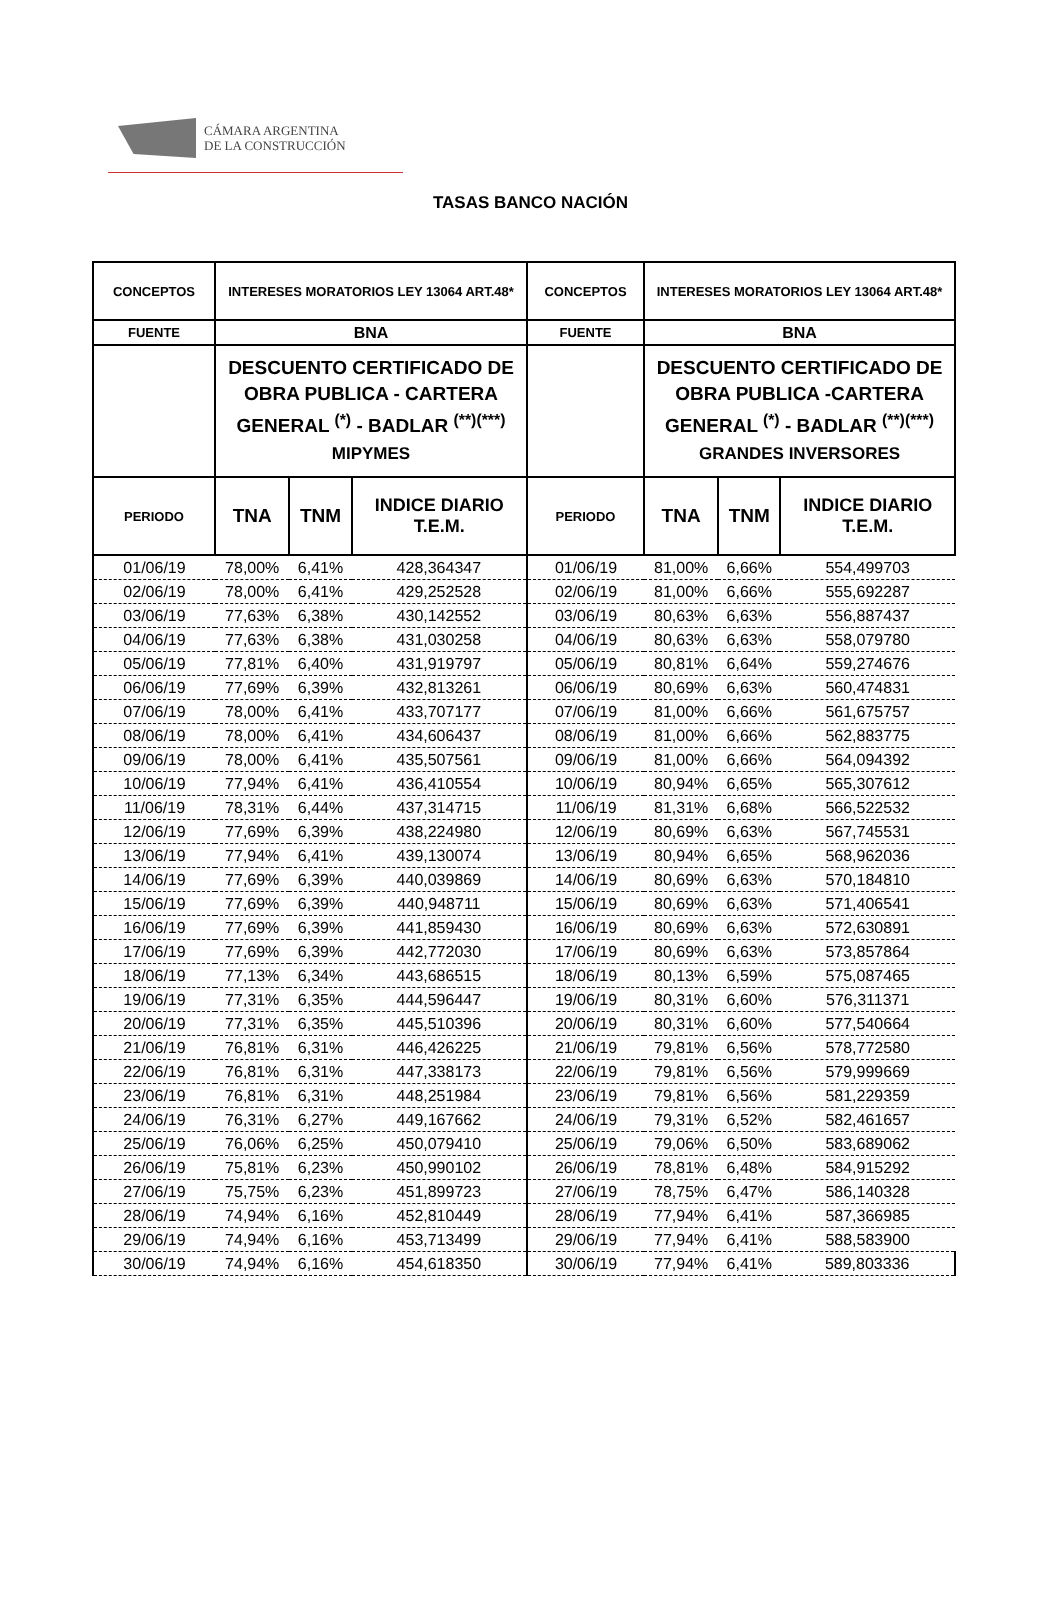CÁMARA ARGENTINA
DE LA CONSTRUCCIÓN
TASAS BANCO NACIÓN
| CONCEPTOS | INTERESES MORATORIOS LEY 13064 ART.48* | | | CONCEPTOS | INTERESES MORATORIOS LEY 13064 ART.48* | | |
| --- | --- | --- | --- | --- | --- | --- | --- |
| FUENTE | BNA | | | FUENTE | BNA | | |
| | DESCUENTO CERTIFICADO DE OBRA PUBLICA - CARTERA GENERAL <sup>(*)</sup> - BADLAR <sup>(**)(***)</sup> MIPYMES | | | | DESCUENTO CERTIFICADO DE OBRA PUBLICA -CARTERA GENERAL <sup>(*)</sup> - BADLAR <sup>(**)(***)</sup> GRANDES INVERSORES | | |
| PERIODO | TNA | TNM | INDICE DIARIO T.E.M. | PERIODO | TNA | TNM | INDICE DIARIO T.E.M. |
| 01/06/19 | 78,00% | 6,41% | 428,364347 | 01/06/19 | 81,00% | 6,66% | 554,499703 |
| 02/06/19 | 78,00% | 6,41% | 429,252528 | 02/06/19 | 81,00% | 6,66% | 555,692287 |
| 03/06/19 | 77,63% | 6,38% | 430,142552 | 03/06/19 | 80,63% | 6,63% | 556,887437 |
| 04/06/19 | 77,63% | 6,38% | 431,030258 | 04/06/19 | 80,63% | 6,63% | 558,079780 |
| 05/06/19 | 77,81% | 6,40% | 431,919797 | 05/06/19 | 80,81% | 6,64% | 559,274676 |
| 06/06/19 | 77,69% | 6,39% | 432,813261 | 06/06/19 | 80,69% | 6,63% | 560,474831 |
| 07/06/19 | 78,00% | 6,41% | 433,707177 | 07/06/19 | 81,00% | 6,66% | 561,675757 |
| 08/06/19 | 78,00% | 6,41% | 434,606437 | 08/06/19 | 81,00% | 6,66% | 562,883775 |
| 09/06/19 | 78,00% | 6,41% | 435,507561 | 09/06/19 | 81,00% | 6,66% | 564,094392 |
| 10/06/19 | 77,94% | 6,41% | 436,410554 | 10/06/19 | 80,94% | 6,65% | 565,307612 |
| 11/06/19 | 78,31% | 6,44% | 437,314715 | 11/06/19 | 81,31% | 6,68% | 566,522532 |
| 12/06/19 | 77,69% | 6,39% | 438,224980 | 12/06/19 | 80,69% | 6,63% | 567,745531 |
| 13/06/19 | 77,94% | 6,41% | 439,130074 | 13/06/19 | 80,94% | 6,65% | 568,962036 |
| 14/06/19 | 77,69% | 6,39% | 440,039869 | 14/06/19 | 80,69% | 6,63% | 570,184810 |
| 15/06/19 | 77,69% | 6,39% | 440,948711 | 15/06/19 | 80,69% | 6,63% | 571,406541 |
| 16/06/19 | 77,69% | 6,39% | 441,859430 | 16/06/19 | 80,69% | 6,63% | 572,630891 |
| 17/06/19 | 77,69% | 6,39% | 442,772030 | 17/06/19 | 80,69% | 6,63% | 573,857864 |
| 18/06/19 | 77,13% | 6,34% | 443,686515 | 18/06/19 | 80,13% | 6,59% | 575,087465 |
| 19/06/19 | 77,31% | 6,35% | 444,596447 | 19/06/19 | 80,31% | 6,60% | 576,311371 |
| 20/06/19 | 77,31% | 6,35% | 445,510396 | 20/06/19 | 80,31% | 6,60% | 577,540664 |
| 21/06/19 | 76,81% | 6,31% | 446,426225 | 21/06/19 | 79,81% | 6,56% | 578,772580 |
| 22/06/19 | 76,81% | 6,31% | 447,338173 | 22/06/19 | 79,81% | 6,56% | 579,999669 |
| 23/06/19 | 76,81% | 6,31% | 448,251984 | 23/06/19 | 79,81% | 6,56% | 581,229359 |
| 24/06/19 | 76,31% | 6,27% | 449,167662 | 24/06/19 | 79,31% | 6,52% | 582,461657 |
| 25/06/19 | 76,06% | 6,25% | 450,079410 | 25/06/19 | 79,06% | 6,50% | 583,689062 |
| 26/06/19 | 75,81% | 6,23% | 450,990102 | 26/06/19 | 78,81% | 6,48% | 584,915292 |
| 27/06/19 | 75,75% | 6,23% | 451,899723 | 27/06/19 | 78,75% | 6,47% | 586,140328 |
| 28/06/19 | 74,94% | 6,16% | 452,810449 | 28/06/19 | 77,94% | 6,41% | 587,366985 |
| 29/06/19 | 74,94% | 6,16% | 453,713499 | 29/06/19 | 77,94% | 6,41% | 588,583900 |
| 30/06/19 | 74,94% | 6,16% | 454,618350 | 30/06/19 | 77,94% | 6,41% | 589,803336 |